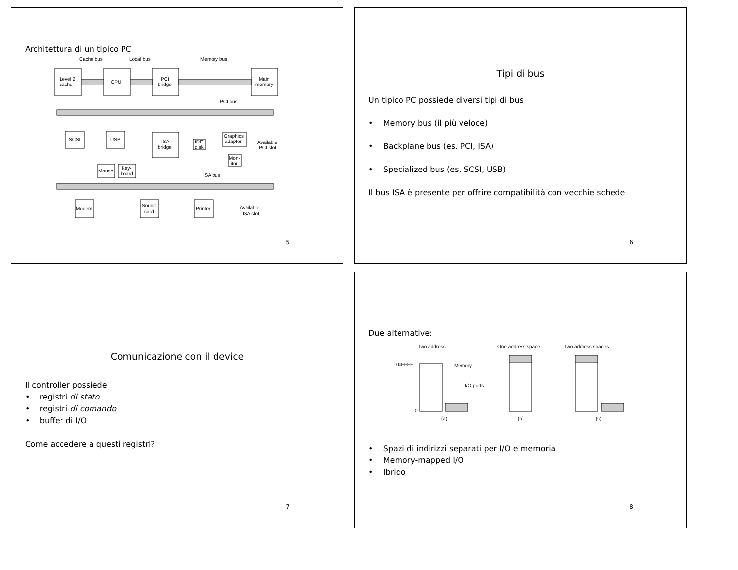Architettura di un tipico PC
Cache bus
Local bus
Memory bus
Level 2
cache
CPU
PCI
bridge
Main
memory
PCI bus
SCSI
USB
ISA
bridge
IDE
disk
Graphics
adaptor
Available
PCI slot
Mon-
itor
Mouse
Key-
board
ISA bus
Modem
Sound
card
Printer
Available
ISA slot
5
Tipi di bus
Un tipico PC possiede diversi tipi di bus
• Memory bus (il più veloce)
• Backplane bus (es. PCI, ISA)
• Specialized bus (es. SCSI, USB)
Il bus ISA è presente per offrire compatibilità con vecchie schede
6
Comunicazione con il device
Il controller possiede
• registri di stato
• registri di comando
• buffer di I/O
Come accedere a questi registri?
7
Due alternative:
Two address
One address space
Two address spaces
0xFFFF...
Memory
I/O ports
0
(a)
(b)
(c)
• Spazi di indirizzi separati per I/O e memoria
• Memory-mapped I/O
• Ibrido
8